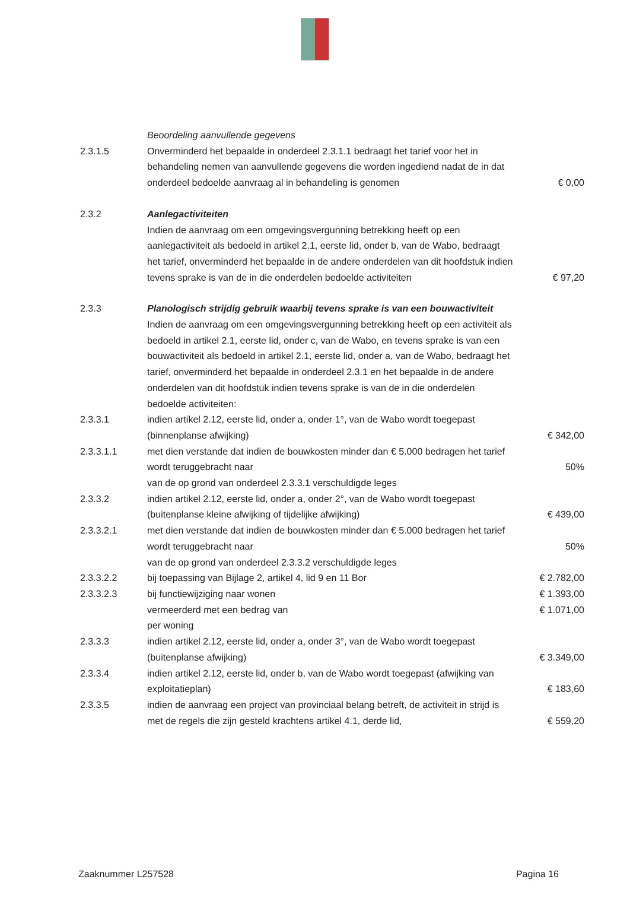| | Beoordeling aanvullende gegevens | |
| 2.3.1.5 | Onverminderd het bepaalde in onderdeel 2.3.1.1 bedraagt het tarief voor het in behandeling nemen van aanvullende gegevens die worden ingediend nadat de in dat onderdeel bedoelde aanvraag al in behandeling is genomen | € 0,00 |
| 2.3.2 | Aanlegactiviteiten Indien de aanvraag om een omgevingsvergunning betrekking heeft op een aanlegactiviteit als bedoeld in artikel 2.1, eerste lid, onder b, van de Wabo, bedraagt het tarief, onverminderd het bepaalde in de andere onderdelen van dit hoofdstuk indien tevens sprake is van de in die onderdelen bedoelde activiteiten | € 97,20 |
| 2.3.3 | Planologisch strijdig gebruik waarbij tevens sprake is van een bouwactiviteit Indien de aanvraag om een omgevingsvergunning betrekking heeft op een activiteit als bedoeld in artikel 2.1, eerste lid, onder c, van de Wabo, en tevens sprake is van een bouwactiviteit als bedoeld in artikel 2.1, eerste lid, onder a, van de Wabo, bedraagt het tarief, onverminderd het bepaalde in onderdeel 2.3.1 en het bepaalde in de andere onderdelen van dit hoofdstuk indien tevens sprake is van de in die onderdelen bedoelde activiteiten: | |
| 2.3.3.1 | indien artikel 2.12, eerste lid, onder a, onder 1°, van de Wabo wordt toegepast (binnenplanse afwijking) | € 342,00 |
| 2.3.3.1.1 | met dien verstande dat indien de bouwkosten minder dan € 5.000 bedragen het tarief wordt teruggebracht naar | 50% |
| | van de op grond van onderdeel 2.3.3.1 verschuldigde leges | |
| 2.3.3.2 | indien artikel 2.12, eerste lid, onder a, onder 2°, van de Wabo wordt toegepast (buitenplanse kleine afwijking of tijdelijke afwijking) | € 439,00 |
| 2.3.3.2.1 | met dien verstande dat indien de bouwkosten minder dan € 5.000 bedragen het tarief wordt teruggebracht naar | 50% |
| | van de op grond van onderdeel 2.3.3.2 verschuldigde leges | |
| 2.3.3.2.2 | bij toepassing van Bijlage 2, artikel 4, lid 9 en 11 Bor | € 2.782,00 |
| 2.3.3.2.3 | bij functiewijziging naar wonen | € 1.393,00 |
| | vermeerderd met een bedrag van | € 1.071,00 |
| | per woning | |
| 2.3.3.3 | indien artikel 2.12, eerste lid, onder a, onder 3°, van de Wabo wordt toegepast (buitenplanse afwijking) | € 3.349,00 |
| 2.3.3.4 | indien artikel 2.12, eerste lid, onder b, van de Wabo wordt toegepast (afwijking van exploitatieplan) | € 183,60 |
| 2.3.3.5 | indien de aanvraag een project van provinciaal belang betreft, de activiteit in strijd is met de regels die zijn gesteld krachtens artikel 4.1, derde lid, | € 559,20 |
Zaaknummer L257528 Pagina 16